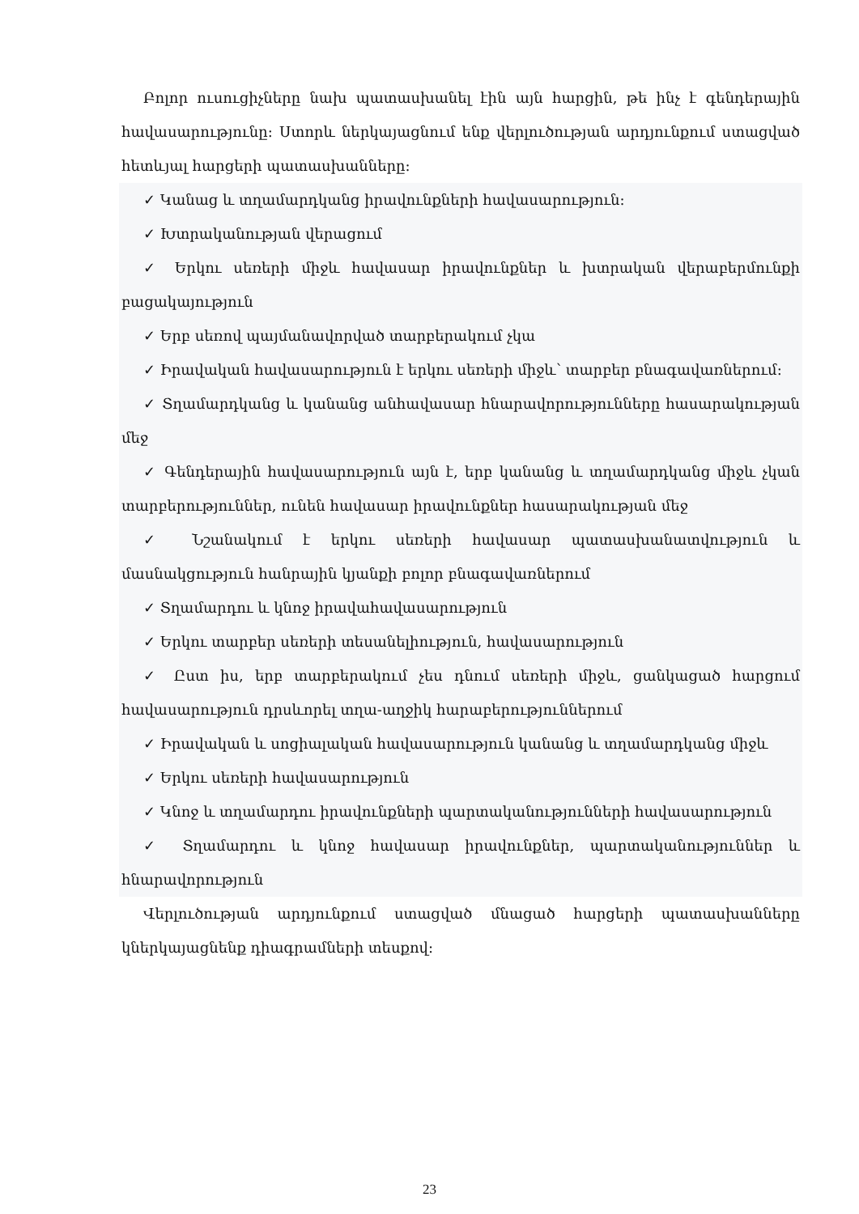Բոլոր ուսուցիչները նախ պատասխանել էին այն հարցին, թե ինչ է գենդերային հավասարությունը: Ստորև ներկայացնում ենք վերլուծության արդյունքում ստացված հետևյալ հարցերի պատասխանները:
✓ Կանաց և տղամարդկանց իրավունքների հավասարություն:
✓ Խտրականության վերացում
✓ Երկու սեռերի միջև հավասար իրավունքներ և խտրական վերաբերմունքի բացակայություն
✓ Երբ սեռով պայմանավորված տարբերակում չկա
✓ Իրավական հավասարություն է երկու սեռերի միջև՝ տարբեր բնագավառներում:
✓ Տղամարդկանց և կանանց անհավասար հնարավորությունները հասարակության մեջ
✓ Գենդերային հավասարություն այն է, երբ կանանց և տղամարդկանց միջև չկան տարբերություններ, ունեն հավասար իրավունքներ հասարակության մեջ
✓ Նշանակում է երկու սեռերի հավասար պատասխանատվություն և մասնակցություն հանրային կյանքի բոլոր բնագավառներում
✓ Տղամարդու և կնոջ իրավահավասարություն
✓ Երկու տարբեր սեռերի տեսանելիություն, հավասարություն
✓ Ըստ իս, երբ տարբերակում չես դնում սեռերի միջև, ցանկացած հարցում հավասարություն դրսևորել տղա-աղջիկ հարաբերություններում
✓ Իրավական և սոցիալական հավասարություն կանանց և տղամարդկանց միջև
✓ Երկու սեռերի հավասարություն
✓ Կնոջ և տղամարդու իրավունքների պարտականությունների հավասարություն
✓ Տղամարդու և կնոջ հավասար իրավունքներ, պարտականություններ և հնարավորություն
Վերլուծության արդյունքում ստացված մնացած հարցերի պատասխանները կներկայացնենք դիագրամների տեսքով:
23